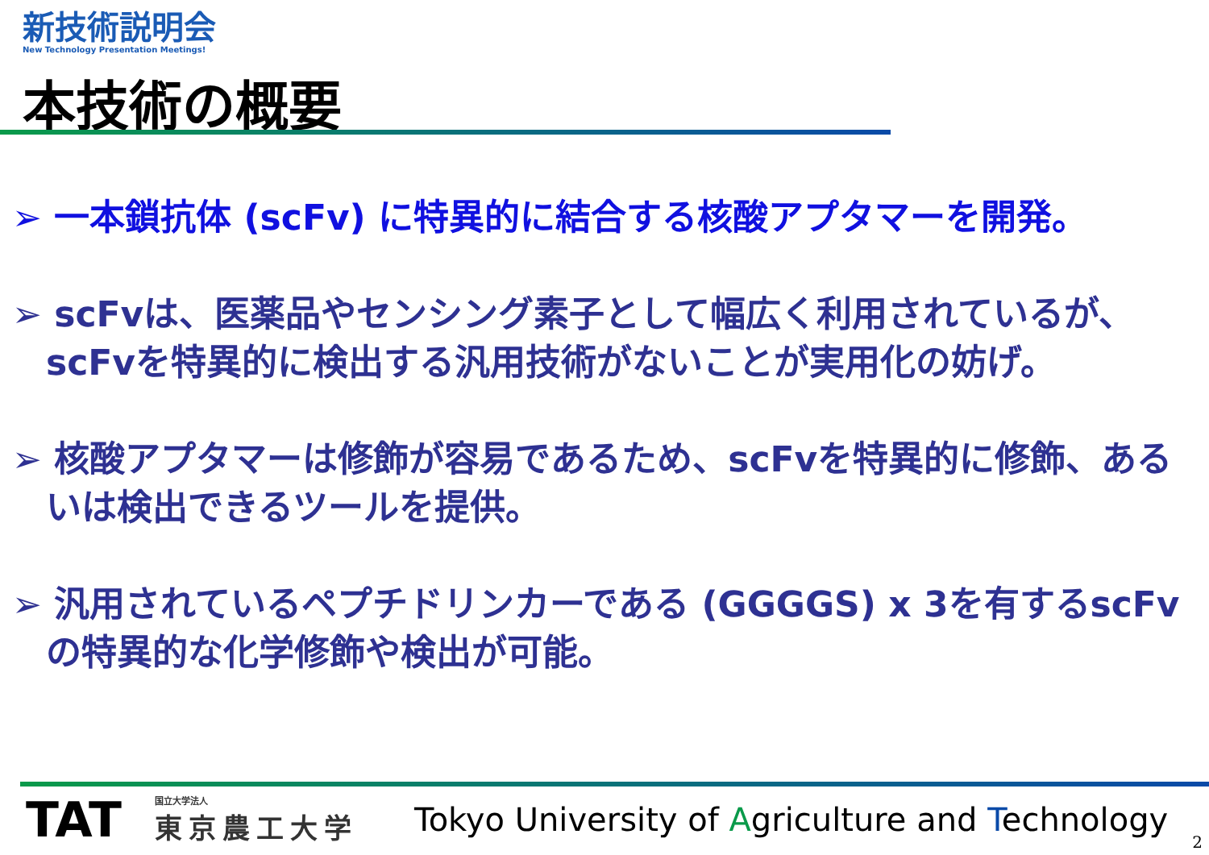新技術説明会
New Technology Presentation Meetings!
本技術の概要
➢ 一本鎖抗体 (scFv) に特異的に結合する核酸アプタマーを開発。
➢ scFvは、医薬品やセンシング素子として幅広く利用されているが、scFvを特異的に検出する汎用技術がないことが実用化の妨げ。
➢ 核酸アプタマーは修飾が容易であるため、scFvを特異的に修飾、あるいは検出できるツールを提供。
➢ 汎用されているペプチドリンカーである (GGGGS) x 3を有するscFvの特異的な化学修飾や検出が可能。
TAT
国立大学法人
東京農工大学
Tokyo University of Agriculture and Technology
2